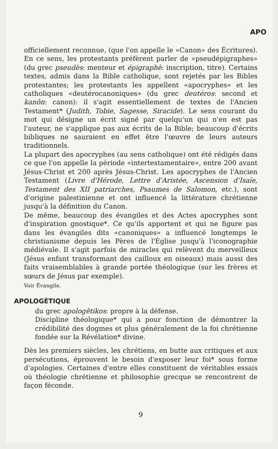APO
officiellement reconnue, (que l'on appelle le «Canon» des Écritures). En ce sens, les protestants préfèrent parler de «pseudépigraphes» (du grec pseudès: menteur et épigraphè: inscription, titre). Certains textes, admis dans la Bible catholique, sont rejetés par les Bibles protestantes; les protestants les appellent «apocryphes» et les catholiques «deutérocanoniques» (du grec deutéros: second et kanôn: canon): il s'agit essentiellement de textes de l'Ancien Testament* (Judith, Tobie, Sagesse, Siracide). Le sens courant du mot qui désigne un écrit signé par quelqu'un qui n'en est pas l'auteur, ne s'applique pas aux écrits de la Bible; beaucoup d'écrits bibliques ne sauraient en effet être l'œuvre de leurs auteurs traditionnels.
La plupart des apocryphes (au sens catholique) ont été rédigés dans ce que l'on appelle la période «intertestamentaire», entre 200 avant Jésus-Christ et 200 après Jésus-Christ. Les apocryphes de l'Ancien Testament (Livre d'Hérode, Lettre d'Aristée, Ascension d'Isaïe, Testament des XII patriarches, Psaumes de Salomon, etc.), sont d'origine palestinienne et ont influencé la littérature chrétienne jusqu'à la définition du Canon.
De même, beaucoup des évangiles et des Actes apocryphes sont d'inspiration gnostique*. Ce qu'ils apportent et qui ne figure pas dans les évangiles dits «canoniques» a influencé longtemps le christianisme depuis les Pères de l'Église jusqu'à l'iconographie médiévale. Il s'agit parfois de miracles qui relèvent du merveilleux (Jésus enfant transformant des cailloux en oiseaux) mais aussi des faits vraisemblables à grande portée théologique (sur les frères et sœurs de Jésus par exemple).
Voir Évangile.
APOLOGÉTIQUE
du grec apologêtikos: propre à la défense.
Discipline théologique* qui a pour fonction de démontrer la crédibilité des dogmes et plus généralement de la foi chrétienne fondée sur la Révélation* divine.
Dès les premiers siècles, les chrétiens, en butte aux critiques et aux persécutions, éprouvent le besoin d'exposer leur foi* sous forme d'apologies. Certaines d'entre elles constituent de véritables essais où théologie chrétienne et philosophie grecque se rencontrent de façon féconde.
9